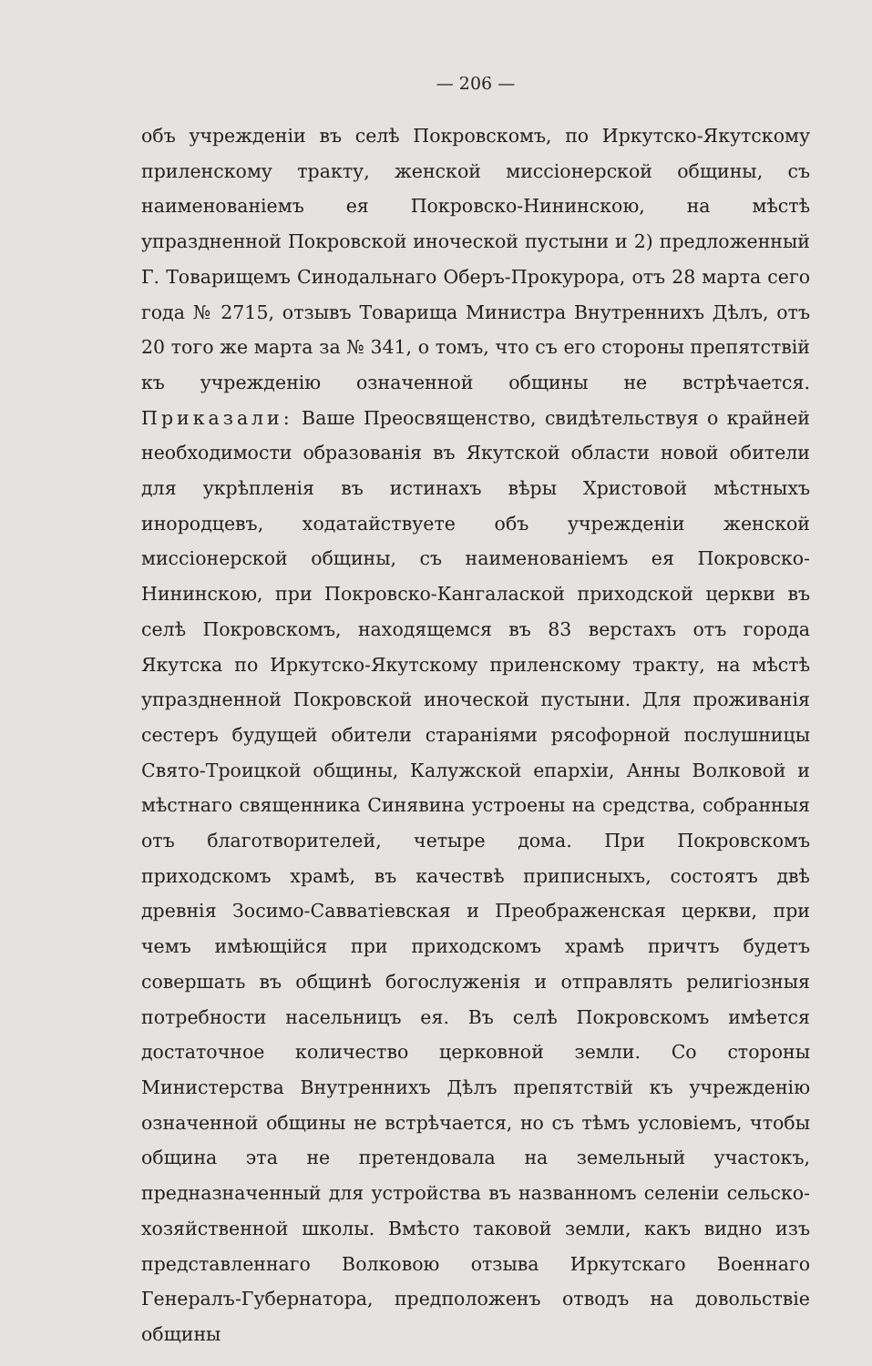— 206 —
объ учрежденіи въ селѣ Покровскомъ, по Иркутско-Якутскому приленскому тракту, женской миссіонерской общины, съ наименованіемъ ея Покровско-Нининскою, на мѣстѣ упраздненной Покровской иноческой пустыни и 2) предложенный Г. Товарищемъ Синодальнаго Оберъ-Прокурора, отъ 28 марта сего года № 2715, отзывъ Товарища Министра Внутреннихъ Дѣлъ, отъ 20 того же марта за № 341, о томъ, что съ его стороны препятствій къ учрежденію означенной общины не встрѣчается. Приказали: Ваше Преосвященство, свидѣтельствуя о крайней необходимости образованія въ Якутской области новой обители для укрѣпленія въ истинахъ вѣры Христовой мѣстныхъ инородцевъ, ходатайствуете объ учрежденіи женской миссіонерской общины, съ наименованіемъ ея Покровско-Нининскою, при Покровско-Кангалаской приходской церкви въ селѣ Покровскомъ, находящемся въ 83 верстахъ отъ города Якутска по Иркутско-Якутскому приленскому тракту, на мѣстѣ упраздненной Покровской иноческой пустыни. Для проживанія сестеръ будущей обители стараніями рясофорной послушницы Свято-Троицкой общины, Калужской епархіи, Анны Волковой и мѣстнаго священника Синявина устроены на средства, собранныя отъ благотворителей, четыре дома. При Покровскомъ приходскомъ храмѣ, въ качествѣ приписныхъ, состоятъ двѣ древнія Зосимо-Савватіевская и Преображенская церкви, при чемъ имѣющійся при приходскомъ храмѣ причтъ будетъ совершать въ общинѣ богослуженія и отправлять религіозныя потребности насельницъ ея. Въ селѣ Покровскомъ имѣется достаточное количество церковной земли. Со стороны Министерства Внутреннихъ Дѣлъ препятствій къ учрежденію означенной общины не встрѣчается, но съ тѣмъ условіемъ, чтобы община эта не претендовала на земельный участокъ, предназначенный для устройства въ названномъ селеніи сельско-хозяйственной школы. Вмѣсто таковой земли, какъ видно изъ представленнаго Волковою отзыва Иркутскаго Военнаго Генералъ-Губернатора, предположенъ отводъ на довольствіе общины